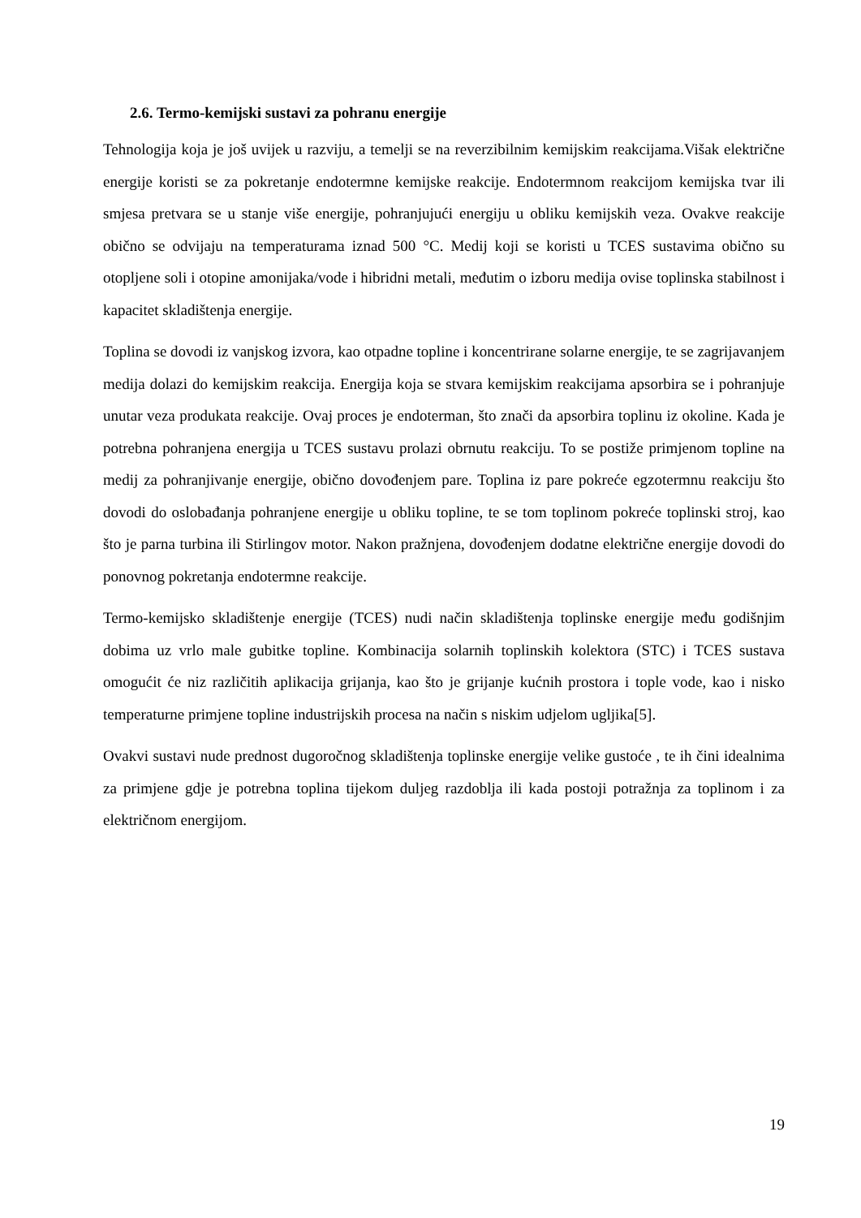2.6. Termo-kemijski sustavi za pohranu energije
Tehnologija koja je još uvijek u razviju, a temelji se na reverzibilnim kemijskim reakcijama.Višak električne energije koristi se za pokretanje endotermne kemijske reakcije. Endotermnom reakcijom kemijska tvar ili smjesa pretvara se u stanje više energije, pohranjujući energiju u obliku kemijskih veza. Ovakve reakcije obično se odvijaju na temperaturama iznad 500 °C. Medij koji se koristi u TCES sustavima obično su otopljene soli i otopine amonijaka/vode i hibridni metali, međutim o izboru medija ovise toplinska stabilnost i kapacitet skladištenja energije.
Toplina se dovodi iz vanjskog izvora, kao otpadne topline i koncentrirane solarne energije, te se zagrijavanjem medija dolazi do kemijskim reakcija. Energija koja se stvara kemijskim reakcijama apsorbira se i pohranjuje unutar veza produkata reakcije. Ovaj proces je endoterman, što znači da apsorbira toplinu iz okoline. Kada je potrebna pohranjena energija u TCES sustavu prolazi obrnutu reakciju. To se postiže primjenom topline na medij za pohranjivanje energije, obično dovođenjem pare. Toplina iz pare pokreće egzotermnu reakciju što dovodi do oslobađanja pohranjene energije u obliku topline, te se tom toplinom pokreće toplinski stroj, kao što je parna turbina ili Stirlingov motor. Nakon pražnjena, dovođenjem dodatne električne energije dovodi do ponovnog pokretanja endotermne reakcije.
Termo-kemijsko skladištenje energije (TCES) nudi način skladištenja toplinske energije među godišnjim dobima uz vrlo male gubitke topline. Kombinacija solarnih toplinskih kolektora (STC) i TCES sustava omogućit će niz različitih aplikacija grijanja, kao što je grijanje kućnih prostora i tople vode, kao i nisko temperaturne primjene topline industrijskih procesa na način s niskim udjelom ugljika[5].
Ovakvi sustavi nude prednost dugoročnog skladištenja toplinske energije velike gustoće , te ih čini idealnima za primjene gdje je potrebna toplina tijekom duljeg razdoblja ili kada postoji potražnja za toplinom i za električnom energijom.
19